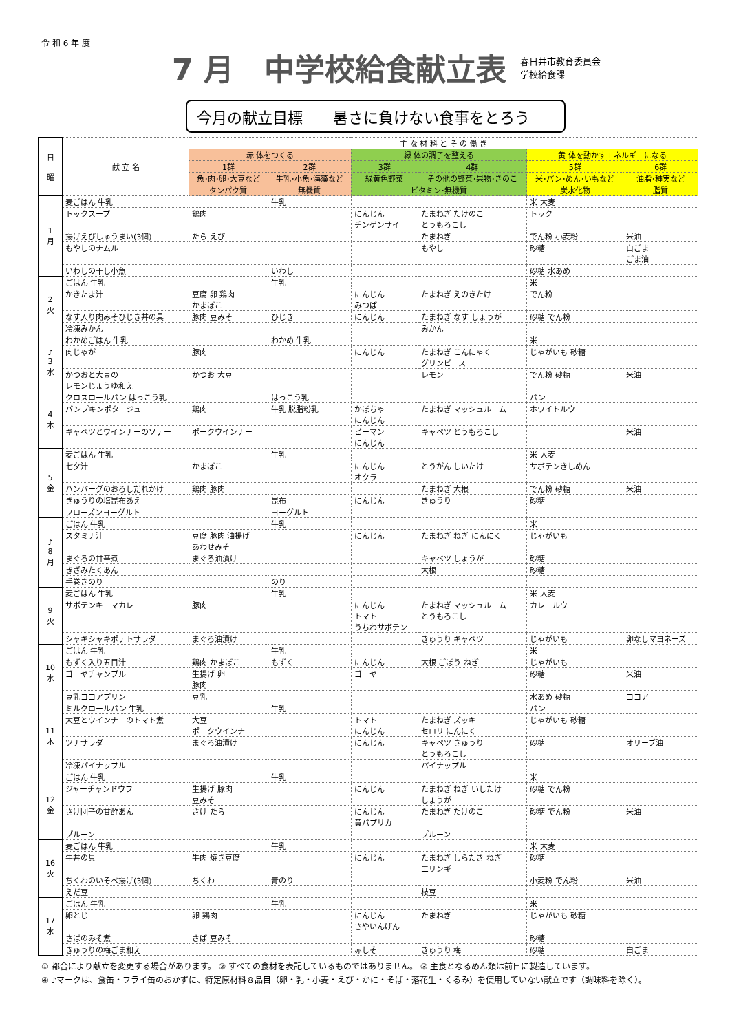令 和 6 年 度
7 月　中学校給食献立表
春日井市教育委員会
学校給食課
今月の献立目標　　暑さに負けない食事をとろう
| 日 曜 | 献 立 名 | 主 な 材 料 と そ の 働 き | | | | | |
| --- | --- | --- | --- | --- | --- | --- | --- |
| | | 赤 体をつくる | | 緑 体の調子を整える | | 黄 体を動かすエネルギーになる | |
| | | 1群 | 2群 | 3群 | 4群 | 5群 | 6群 |
| | | 魚･肉･卵･大豆など | 牛乳･小魚･海藻など | 緑黄色野菜 | その他の野菜･果物･きのこ | 米･パン･めん･いもなど | 油脂･種実など |
| | | タンパク質 | 無機質 | ビタミン･無機質 | | 炭水化物 | 脂質 |
| 1 月 | 麦ごはん 牛乳 | | 牛乳 | | | 米 大麦 | |
| | トックスープ | 鶏肉 | | にんじん チンゲンサイ | たまねぎ たけのこ とうもろこし | トック | |
| | 揚げえびしゅうまい(3個) | たら えび | | | たまねぎ | でん粉 小麦粉 | 米油 |
| | もやしのナムル | | | | もやし | 砂糖 | 白ごま ごま油 |
| | いわしの干し小魚 | | いわし | | | 砂糖 水あめ | |
| 2 火 | ごはん 牛乳 | | 牛乳 | | | 米 | |
| | かきたま汁 | 豆腐 卵 鶏肉 かまぼこ | | にんじん みつば | たまねぎ えのきたけ | でん粉 | |
| | なす入り肉みそひじき丼の具 | 豚肉 豆みそ | ひじき | にんじん | たまねぎ なす しょうが | 砂糖 でん粉 | |
| | 冷凍みかん | | | | みかん | | |
| ♪ 3 水 | わかめごはん 牛乳 | | わかめ 牛乳 | | | 米 | |
| | 肉じゃが | 豚肉 | | にんじん | たまねぎ こんにゃく グリンピース | じゃがいも 砂糖 | |
| | かつおと大豆の レモンじょうゆ和え | かつお 大豆 | | | レモン | でん粉 砂糖 | 米油 |
| 4 木 | クロスロールパン はっこう乳 | | はっこう乳 | | | パン | |
| | パンプキンポタージュ | 鶏肉 | 牛乳 脱脂粉乳 | かぼちゃ にんじん | たまねぎ マッシュルーム | ホワイトルウ | |
| | キャベツとウインナーのソテー | ポークウインナー | | ピーマン にんじん | キャベツ とうもろこし | | 米油 |
| 5 金 | 麦ごはん 牛乳 | | 牛乳 | | | 米 大麦 | |
| | 七夕汁 | かまぼこ | | にんじん オクラ | とうがん しいたけ | サボテンきしめん | |
| | ハンバーグのおろしだれかけ | 鶏肉 豚肉 | | | たまねぎ 大根 | でん粉 砂糖 | 米油 |
| | きゅうりの塩昆布あえ | | 昆布 | にんじん | きゅうり | 砂糖 | |
| | フローズンヨーグルト | | ヨーグルト | | | | |
| ♪ 8 月 | ごはん 牛乳 | | 牛乳 | | | 米 | |
| | スタミナ汁 | 豆腐 豚肉 油揚げ あわせみそ | | にんじん | たまねぎ ねぎ にんにく | じゃがいも | |
| | まぐろの甘辛煮 | まぐろ油漬け | | | キャベツ しょうが | 砂糖 | |
| | きざみたくあん | | | | 大根 | 砂糖 | |
| | 手巻きのり | | のり | | | | |
| 9 火 | 麦ごはん 牛乳 | | 牛乳 | | | 米 大麦 | |
| | サボテンキーマカレー | 豚肉 | | にんじん トマト うちわサボテン | たまねぎ マッシュルーム とうもろこし | カレールウ | |
| | シャキシャキポテトサラダ | まぐろ油漬け | | | きゅうり キャベツ | じゃがいも | 卵なしマヨネーズ |
| 10 水 | ごはん 牛乳 | | 牛乳 | | | 米 | |
| | もずく入り五目汁 | 鶏肉 かまぼこ | もずく | にんじん | 大根 ごぼう ねぎ | じゃがいも | |
| | ゴーヤチャンプルー | 生揚げ 卵 豚肉 | | ゴーヤ | | 砂糖 | 米油 |
| | 豆乳ココアプリン | 豆乳 | | | | 水あめ 砂糖 | ココア |
| 11 木 | ミルクロールパン 牛乳 | | 牛乳 | | | パン | |
| | 大豆とウインナーのトマト煮 | 大豆 ポークウインナー | | トマト にんじん | たまねぎ ズッキーニ セロリ にんにく | じゃがいも 砂糖 | |
| | ツナサラダ | まぐろ油漬け | | にんじん | キャベツ きゅうり とうもろこし | 砂糖 | オリーブ油 |
| | 冷凍パイナップル | | | | パイナップル | | |
| 12 金 | ごはん 牛乳 | | 牛乳 | | | 米 | |
| | ジャーチャンドウフ | 生揚げ 豚肉 豆みそ | | にんじん | たまねぎ ねぎ いしたけ しょうが | 砂糖 でん粉 | |
| | さけ団子の甘酢あん | さけ たら | | にんじん 黄パプリカ | たまねぎ たけのこ | 砂糖 でん粉 | 米油 |
| | プルーン | | | | プルーン | | |
| 16 火 | 麦ごはん 牛乳 | | 牛乳 | | | 米 大麦 | |
| | 牛丼の具 | 牛肉 焼き豆腐 | | にんじん | たまねぎ しらたき ねぎ エリンギ | 砂糖 | |
| | ちくわのいそべ揚げ(3個) | ちくわ | 青のり | | | 小麦粉 でん粉 | 米油 |
| | えだ豆 | | | | 枝豆 | | |
| 17 水 | ごはん 牛乳 | | 牛乳 | | | 米 | |
| | 卵とじ | 卵 鶏肉 | | にんじん さやいんげん | たまねぎ | じゃがいも 砂糖 | |
| | さばのみそ煮 | さば 豆みそ | | | | 砂糖 | |
| | きゅうりの梅ごま和え | | | 赤しそ | きゅうり 梅 | 砂糖 | 白ごま |
① 都合により献立を変更する場合があります。 ② すべての食材を表記しているものではありません。 ③ 主食となるめん類は前日に製造しています。
④ ♪マークは、食缶・フライ缶のおかずに、特定原材料８品目（卵・乳・小麦・えび・かに・そば・落花生・くるみ）を使用していない献立です（調味料を除く）。